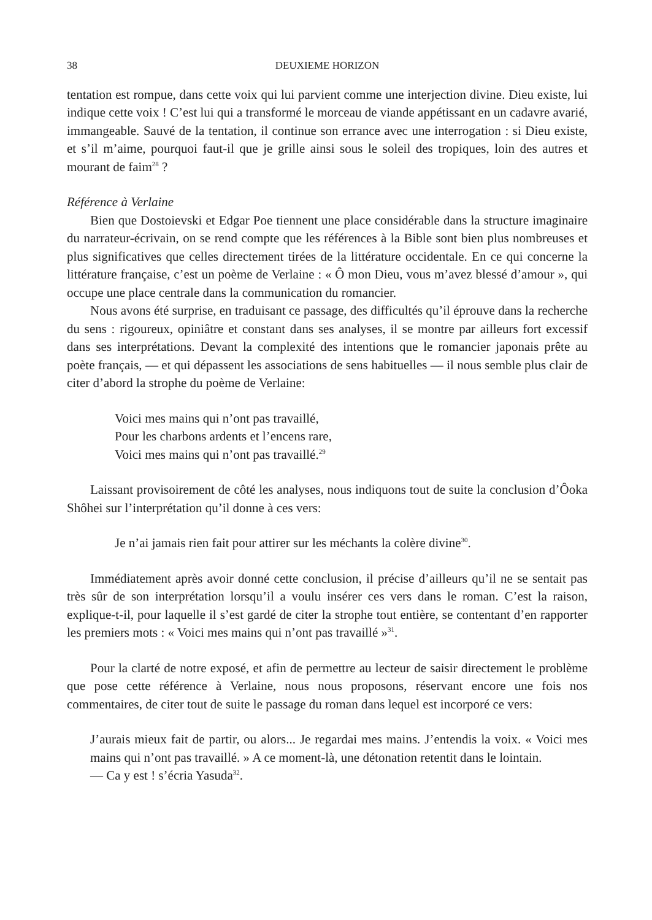38 DEUXIEME HORIZON
tentation est rompue, dans cette voix qui lui parvient comme une interjection divine. Dieu existe, lui indique cette voix ! C’est lui qui a transformé le morceau de viande appétissant en un cadavre avarié, immangeable. Sauvé de la tentation, il continue son errance avec une interrogation : si Dieu existe, et s’il m’aime, pourquoi faut-il que je grille ainsi sous le soleil des tropiques, loin des autres et mourant de faim<sup>28</sup> ?
Référence à Verlaine
Bien que Dostoievski et Edgar Poe tiennent une place considérable dans la structure imaginaire du narrateur-écrivain, on se rend compte que les références à la Bible sont bien plus nombreuses et plus significatives que celles directement tirées de la littérature occidentale. En ce qui concerne la littérature française, c’est un poème de Verlaine : « Ô mon Dieu, vous m’avez blessé d’amour », qui occupe une place centrale dans la communication du romancier.
Nous avons été surprise, en traduisant ce passage, des difficultés qu’il éprouve dans la recherche du sens : rigoureux, opiniâtre et constant dans ses analyses, il se montre par ailleurs fort excessif dans ses interprétations. Devant la complexité des intentions que le romancier japonais prête au poète français, — et qui dépassent les associations de sens habituelles — il nous semble plus clair de citer d’abord la strophe du poème de Verlaine:
Voici mes mains qui n’ont pas travaillé,
Pour les charbons ardents et l’encens rare,
Voici mes mains qui n’ont pas travaillé.<sup>29</sup>
Laissant provisoirement de côté les analyses, nous indiquons tout de suite la conclusion d’Ôoka Shôhei sur l’interprétation qu’il donne à ces vers:
Je n’ai jamais rien fait pour attirer sur les méchants la colère divine<sup>30</sup>.
Immédiatement après avoir donné cette conclusion, il précise d’ailleurs qu’il ne se sentait pas très sûr de son interprétation lorsqu’il a voulu insérer ces vers dans le roman. C’est la raison, explique-t-il, pour laquelle il s’est gardé de citer la strophe tout entière, se contentant d’en rapporter les premiers mots : « Voici mes mains qui n’ont pas travaillé »<sup>31</sup>.
Pour la clarté de notre exposé, et afin de permettre au lecteur de saisir directement le problème que pose cette référence à Verlaine, nous nous proposons, réservant encore une fois nos commentaires, de citer tout de suite le passage du roman dans lequel est incorporé ce vers:
J’aurais mieux fait de partir, ou alors... Je regardai mes mains. J’entendis la voix. « Voici mes mains qui n’ont pas travaillé. » A ce moment-là, une détonation retentit dans le lointain.
— Ca y est ! s’écria Yasuda<sup>32</sup>.